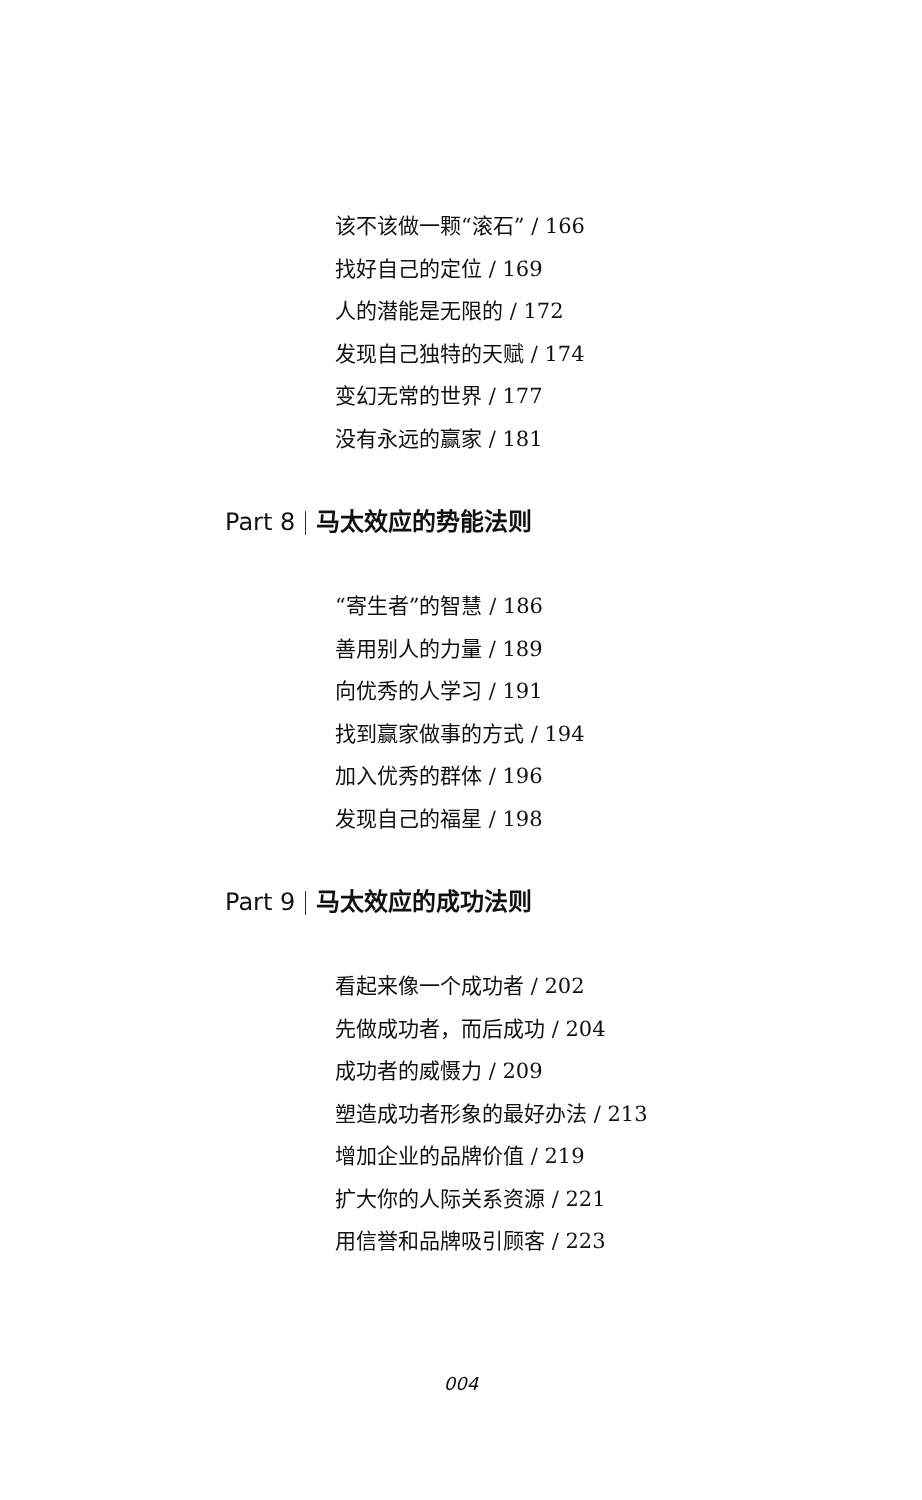该不该做一颗“滚石” / 166
找好自己的定位 / 169
人的潜能是无限的 / 172
发现自己独特的天赋 / 174
变幻无常的世界 / 177
没有永远的赢家 / 181
Part 8 马太效应的势能法则
“寄生者”的智慧 / 186
善用别人的力量 / 189
向优秀的人学习 / 191
找到赢家做事的方式 / 194
加入优秀的群体 / 196
发现自己的福星 / 198
Part 9 马太效应的成功法则
看起来像一个成功者 / 202
先做成功者，而后成功 / 204
成功者的威慑力 / 209
塑造成功者形象的最好办法 / 213
增加企业的品牌价值 / 219
扩大你的人际关系资源 / 221
用信誉和品牌吸引顾客 / 223
004